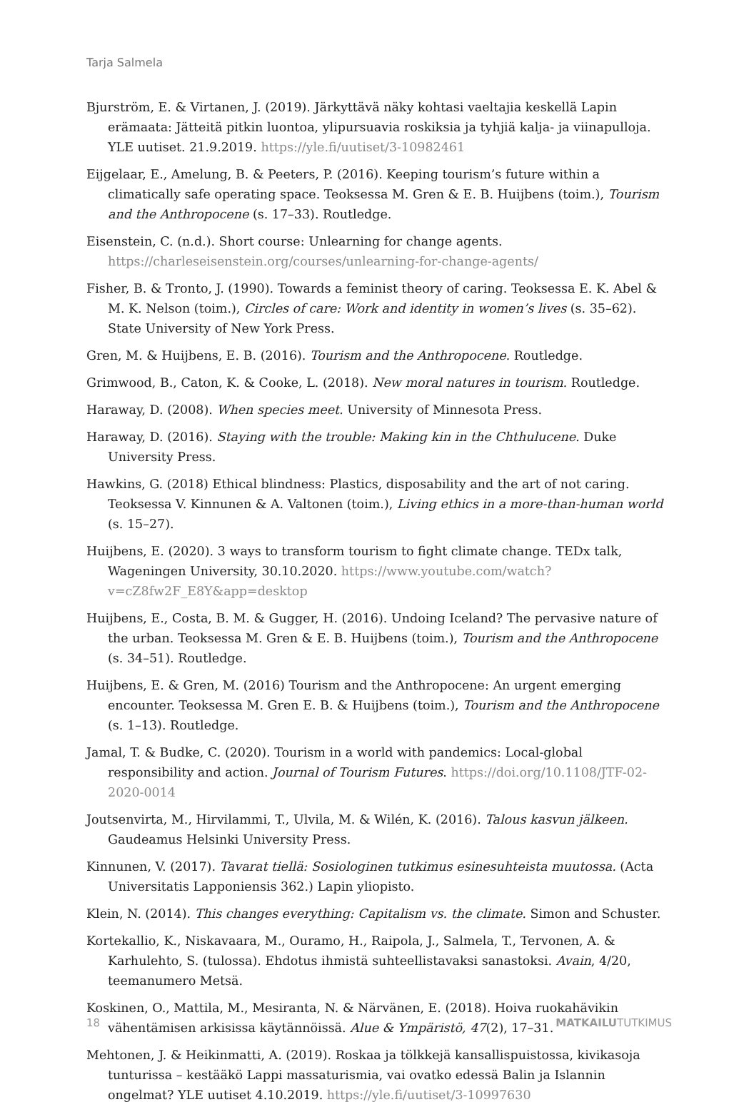Tarja Salmela
Bjurström, E. & Virtanen, J. (2019). Järkyttävä näky kohtasi vaeltajia keskellä Lapin erämaata: Jätteitä pitkin luontoa, ylipursuavia roskiksia ja tyhjiä kalja- ja viinapulloja. YLE uutiset. 21.9.2019. https://yle.fi/uutiset/3-10982461
Eijgelaar, E., Amelung, B. & Peeters, P. (2016). Keeping tourism’s future within a climatically safe operating space. Teoksessa M. Gren & E. B. Huijbens (toim.), Tourism and the Anthropocene (s. 17–33). Routledge.
Eisenstein, C. (n.d.). Short course: Unlearning for change agents. https://charleseisenstein.org/courses/unlearning-for-change-agents/
Fisher, B. & Tronto, J. (1990). Towards a feminist theory of caring. Teoksessa E. K. Abel & M. K. Nelson (toim.), Circles of care: Work and identity in women’s lives (s. 35–62). State University of New York Press.
Gren, M. & Huijbens, E. B. (2016). Tourism and the Anthropocene. Routledge.
Grimwood, B., Caton, K. & Cooke, L. (2018). New moral natures in tourism. Routledge.
Haraway, D. (2008). When species meet. University of Minnesota Press.
Haraway, D. (2016). Staying with the trouble: Making kin in the Chthulucene. Duke University Press.
Hawkins, G. (2018) Ethical blindness: Plastics, disposability and the art of not caring. Teoksessa V. Kinnunen & A. Valtonen (toim.), Living ethics in a more-than-human world (s. 15–27).
Huijbens, E. (2020). 3 ways to transform tourism to fight climate change. TEDx talk, Wageningen University, 30.10.2020. https://www.youtube.com/watch?v=cZ8fw2F_E8Y&app=desktop
Huijbens, E., Costa, B. M. & Gugger, H. (2016). Undoing Iceland? The pervasive nature of the urban. Teoksessa M. Gren & E. B. Huijbens (toim.), Tourism and the Anthropocene (s. 34–51). Routledge.
Huijbens, E. & Gren, M. (2016) Tourism and the Anthropocene: An urgent emerging encounter. Teoksessa M. Gren E. B. & Huijbens (toim.), Tourism and the Anthropocene (s. 1–13). Routledge.
Jamal, T. & Budke, C. (2020). Tourism in a world with pandemics: Local-global responsibility and action. Journal of Tourism Futures. https://doi.org/10.1108/JTF-02-2020-0014
Joutsenvirta, M., Hirvilammi, T., Ulvila, M. & Wilén, K. (2016). Talous kasvun jälkeen. Gaudeamus Helsinki University Press.
Kinnunen, V. (2017). Tavarat tiellä: Sosiologinen tutkimus esinesuhteista muutossa. (Acta Universitatis Lapponiensis 362.) Lapin yliopisto.
Klein, N. (2014). This changes everything: Capitalism vs. the climate. Simon and Schuster.
Kortekallio, K., Niskavaara, M., Ouramo, H., Raipola, J., Salmela, T., Tervonen, A. & Karhulehto, S. (tulossa). Ehdotus ihmistä suhteellistavaksi sanastoksi. Avain, 4/20, teemanumero Metsä.
Koskinen, O., Mattila, M., Mesiranta, N. & Närvänen, E. (2018). Hoiva ruokahävikin vähentämisen arkisissa käytännöissä. Alue & Ympäristö, 47(2), 17–31.
Mehtonen, J. & Heikinmatti, A. (2019). Roskaa ja tölkkejä kansallispuistossa, kivikasoja tunturissa – kestääkö Lappi massaturismia, vai ovatko edessä Balin ja Islannin ongelmat? YLE uutiset 4.10.2019. https://yle.fi/uutiset/3-10997630
18 MATKAILUTUTKIMUS